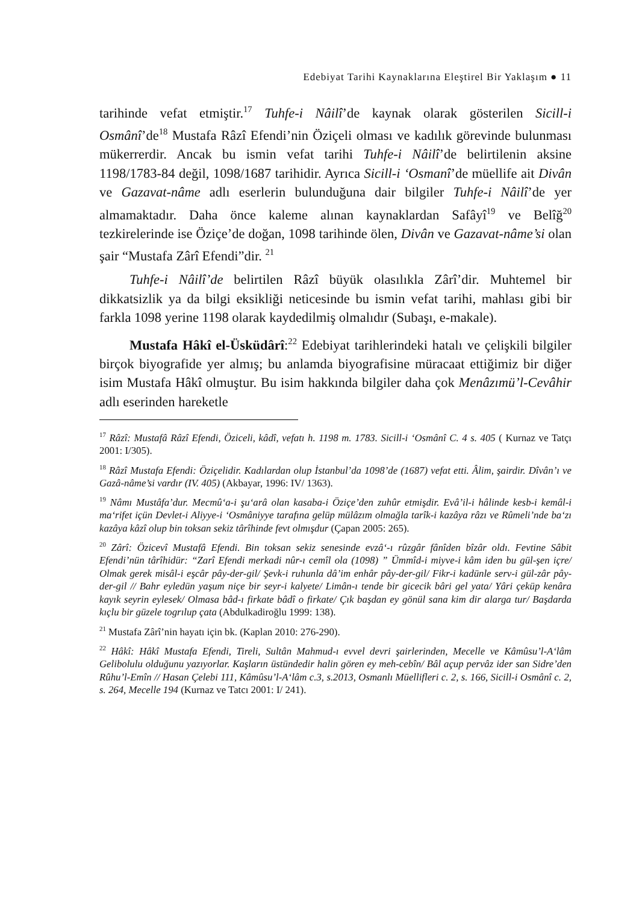Edebiyat Tarihi Kaynaklarına Eleştirel Bir Yaklaşım ● 11
tarihinde vefat etmiştir.<sup>17</sup> Tuhfe-i Nâilî’de kaynak olarak gösterilen Sicill-i Osmânî’de<sup>18</sup> Mustafa Râzî Efendi’nin Öziçeli olması ve kadılık görevinde bulunması mükerrerdir. Ancak bu ismin vefat tarihi Tuhfe-i Nâilî’de belirtilenin aksine 1198/1783-84 değil, 1098/1687 tarihidir. Ayrıca Sicill-i ‘Osmanî’de müellife ait Divân ve Gazavat-nâme adlı eserlerin bulunduğuna dair bilgiler Tuhfe-i Nâilî’de yer almamaktadır. Daha önce kaleme alınan kaynaklardan Safâyî<sup>19</sup> ve Belîğ<sup>20</sup> tezkirelerinde ise Öziçe’de doğan, 1098 tarihinde ölen, Divân ve Gazavat-nâme’si olan şair “Mustafa Zârî Efendi”dir. <sup>21</sup>
Tuhfe-i Nâilî’de belirtilen Râzî büyük olasılıkla Zârî’dir. Muhtemel bir dikkatsizlik ya da bilgi eksikliği neticesinde bu ismin vefat tarihi, mahlası gibi bir farkla 1098 yerine 1198 olarak kaydedilmiş olmalıdır (Subaşı, e-makale).
Mustafa Hâkî el-Üsküdârî:<sup>22</sup> Edebiyat tarihlerindeki hatalı ve çelişkili bilgiler birçok biyografide yer almış; bu anlamda biyografisine müracaat ettiğimiz bir diğer isim Mustafa Hâkî olmuştur. Bu isim hakkında bilgiler daha çok Menâzımü’l-Cevâhir adlı eserinden hareketle
<sup>17</sup> Râzî: Mustafâ Râzî Efendi, Öziceli, kâdî, vefatı h. 1198 m. 1783. Sicill-i ‘Osmânî C. 4 s. 405 ( Kurnaz ve Tatçı 2001: I/305).
<sup>18</sup> Râzî Mustafa Efendi: Öziçelidir. Kadılardan olup İstanbul’da 1098’de (1687) vefat etti. Âlim, şairdir. Dîvân’ı ve Gazâ-nâme’si vardır (IV. 405) (Akbayar, 1996: IV/ 1363).
<sup>19</sup> Nâmı Mustâfa’dur. Mecmû‘a-i şu‘arâ olan kasaba-i Öziçe’den zuhûr etmişdir. Evâ’il-i hâlinde kesb-i kemâl-i ma‘rifet içün Devlet-i Aliyye-i ‘Osmâniyye tarafına gelüp mülâzım olmağla tarîk-i kazâya râzı ve Rûmeli’nde ba‘zı kazâya kâzî olup bin toksan sekiz târîhinde fevt olmışdur (Çapan 2005: 265).
<sup>20</sup> Zârî: Özicevî Mustafâ Efendi. Bin toksan sekiz senesinde evzâ‘-ı rûzgâr fânîden bîzâr oldı. Fevtine Sâbit Efendi’nün târîhidür: “Zarî Efendi merkadi nûr-ı cemîl ola (1098) ” Ümmîd-i miyve-i kâm iden bu gül-şen içre/ Olmak gerek misâl-i eşcâr pây-der-gil/ Şevk-i ruhunla dâ’im enhâr pây-der-gil/ Fikr-i kadünle serv-i gül-zâr pây-der-gil // Bahr eyledün yaşum niçe bir seyr-i kalyete/ Limân-ı tende bir gicecik bâri gel yata/ Yâri çeküp kenâra kayık seyrin eylesek/ Olmasa bâd-ı firkate bâdî o firkate/ Çık başdan ey gönül sana kim dir alarga tur/ Başdarda kıçlu bir güzele togrılup çata (Abdulkadiroğlu 1999: 138).
<sup>21</sup> Mustafa Zârî’nin hayatı için bk. (Kaplan 2010: 276-290).
<sup>22</sup> Hâkî: Hâkî Mustafa Efendi, Tireli, Sultân Mahmud-ı evvel devri şairlerinden, Mecelle ve Kâmûsu’l-A‘lâm Gelibolulu olduğunu yazıyorlar. Kaşların üstündedir halin gören ey meh-cebîn/ Bâl açup pervâz ider san Sidre’den Rûhu’l-Emîn // Hasan Çelebi 111, Kâmûsu’l-A‘lâm c.3, s.2013, Osmanlı Müellifleri c. 2, s. 166, Sicill-i Osmânî c. 2, s. 264, Mecelle 194 (Kurnaz ve Tatcı 2001: I/ 241).